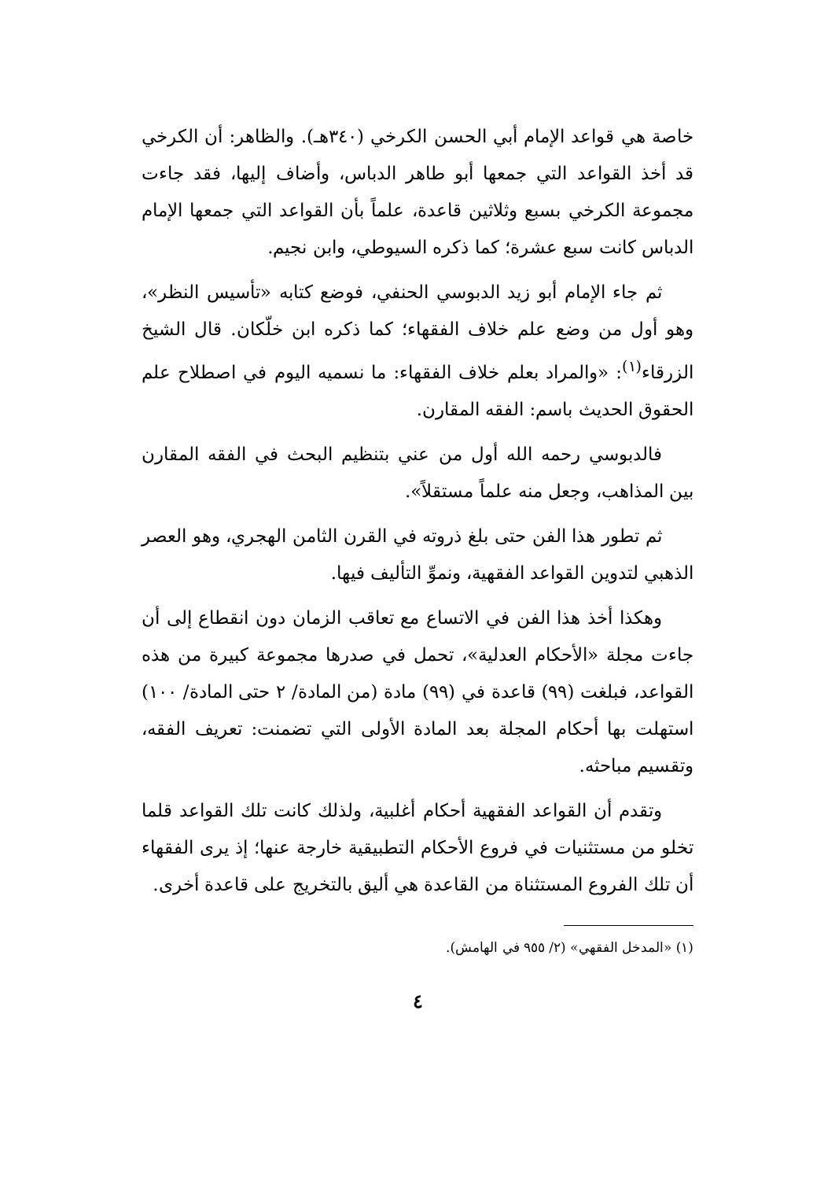خاصة هي قواعد الإمام أبي الحسن الكرخي (٣٤٠هـ). والظاهر: أن الكرخي قد أخذ القواعد التي جمعها أبو طاهر الدباس، وأضاف إليها، فقد جاءت مجموعة الكرخي بسبع وثلاثين قاعدة، علماً بأن القواعد التي جمعها الإمام الدباس كانت سبع عشرة؛ كما ذكره السيوطي، وابن نجيم.
ثم جاء الإمام أبو زيد الدبوسي الحنفي، فوضع كتابه «تأسيس النظر»، وهو أول من وضع علم خلاف الفقهاء؛ كما ذكره ابن خلّكان. قال الشيخ الزرقاء<sup>(١)</sup>: «والمراد بعلم خلاف الفقهاء: ما نسميه اليوم في اصطلاح علم الحقوق الحديث باسم: الفقه المقارن.
فالدبوسي رحمه الله أول من عني بتنظيم البحث في الفقه المقارن بين المذاهب، وجعل منه علماً مستقلاً».
ثم تطور هذا الفن حتى بلغ ذروته في القرن الثامن الهجري، وهو العصر الذهبي لتدوين القواعد الفقهية، ونموِّ التأليف فيها.
وهكذا أخذ هذا الفن في الاتساع مع تعاقب الزمان دون انقطاع إلى أن جاءت مجلة «الأحكام العدلية»، تحمل في صدرها مجموعة كبيرة من هذه القواعد، فبلغت (٩٩) قاعدة في (٩٩) مادة (من المادة/ ٢ حتى المادة/ ١٠٠) استهلت بها أحكام المجلة بعد المادة الأولى التي تضمنت: تعريف الفقه، وتقسيم مباحثه.
وتقدم أن القواعد الفقهية أحكام أغلبية، ولذلك كانت تلك القواعد قلما تخلو من مستثنيات في فروع الأحكام التطبيقية خارجة عنها؛ إذ يرى الفقهاء أن تلك الفروع المستثناة من القاعدة هي أليق بالتخريج على قاعدة أخرى.
(١) «المدخل الفقهي» (٢/ ٩٥٥ في الهامش).
٤